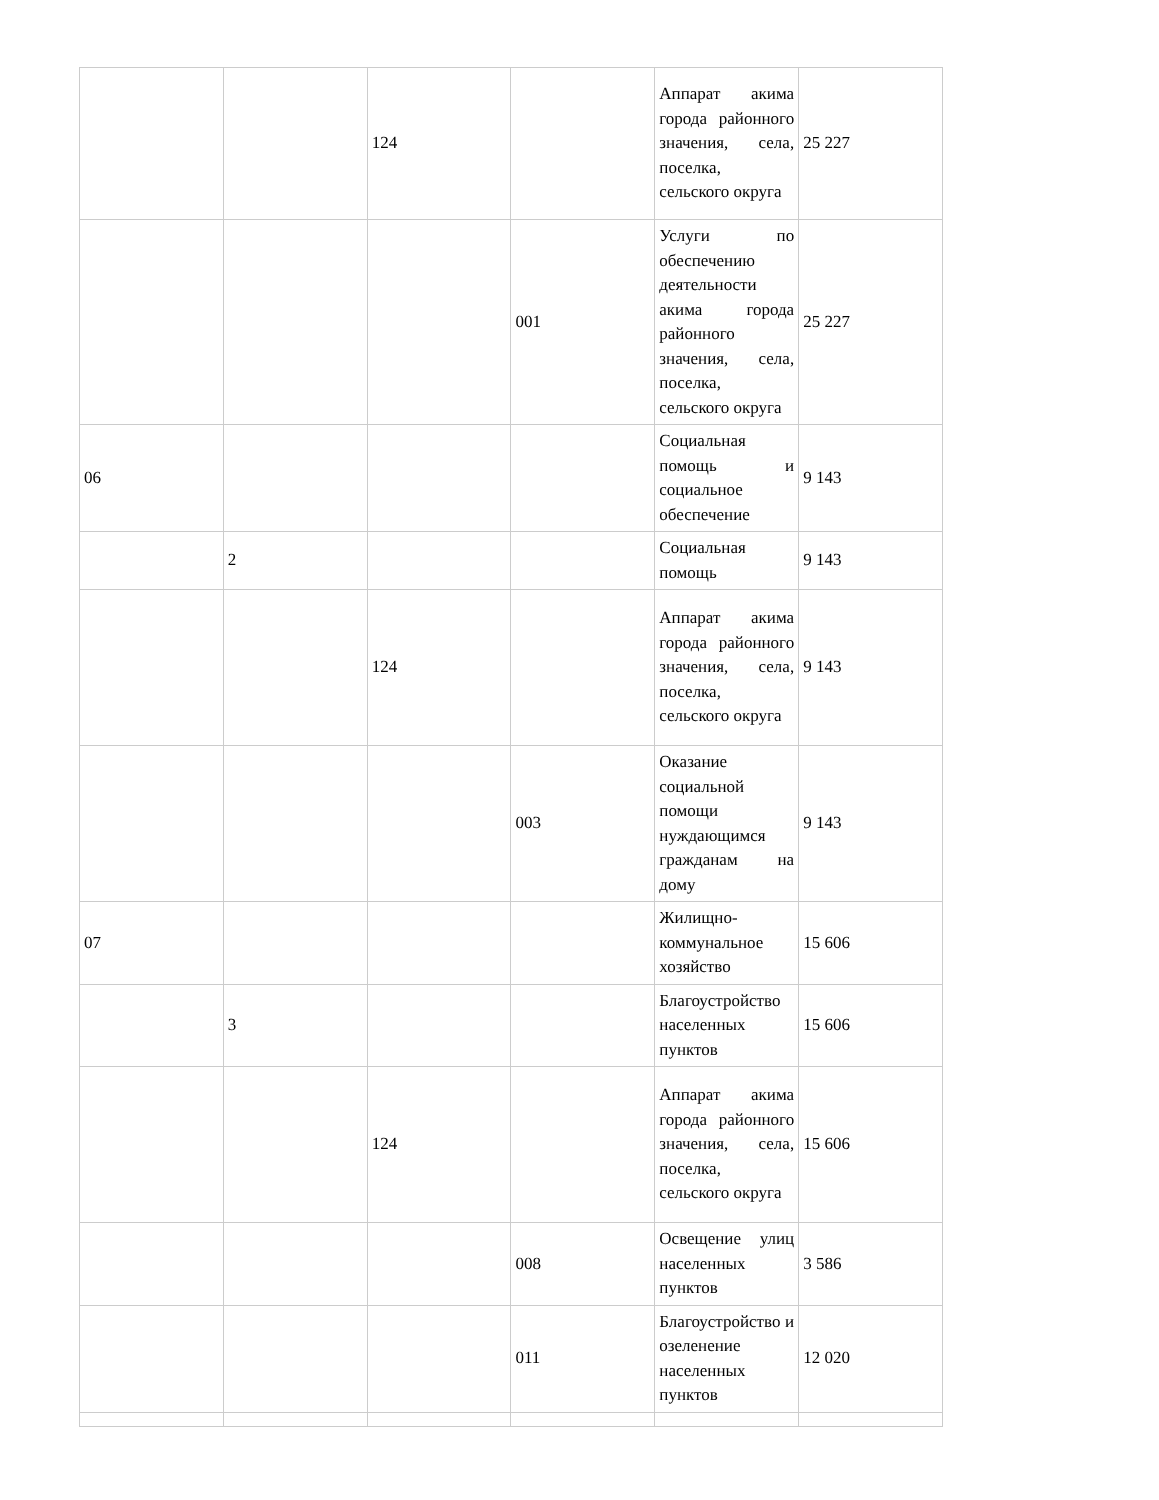| | | 124 | | Аппарат акима города районного значения, села, поселка, сельского округа | 25 227 |
| | | | 001 | Услуги по обеспечению деятельности акима города районного значения, села, поселка, сельского округа | 25 227 |
| 06 | | | | Социальная помощь и социальное обеспечение | 9 143 |
| | 2 | | | Социальная помощь | 9 143 |
| | | 124 | | Аппарат акима города районного значения, села, поселка, сельского округа | 9 143 |
| | | | 003 | Оказание социальной помощи нуждающимся гражданам на дому | 9 143 |
| 07 | | | | Жилищно-коммунальное хозяйство | 15 606 |
| | 3 | | | Благоустройство населенных пунктов | 15 606 |
| | | 124 | | Аппарат акима города районного значения, села, поселка, сельского округа | 15 606 |
| | | | 008 | Освещение улиц населенных пунктов | 3 586 |
| | | | 011 | Благоустройство и озеленение населенных пунктов | 12 020 |